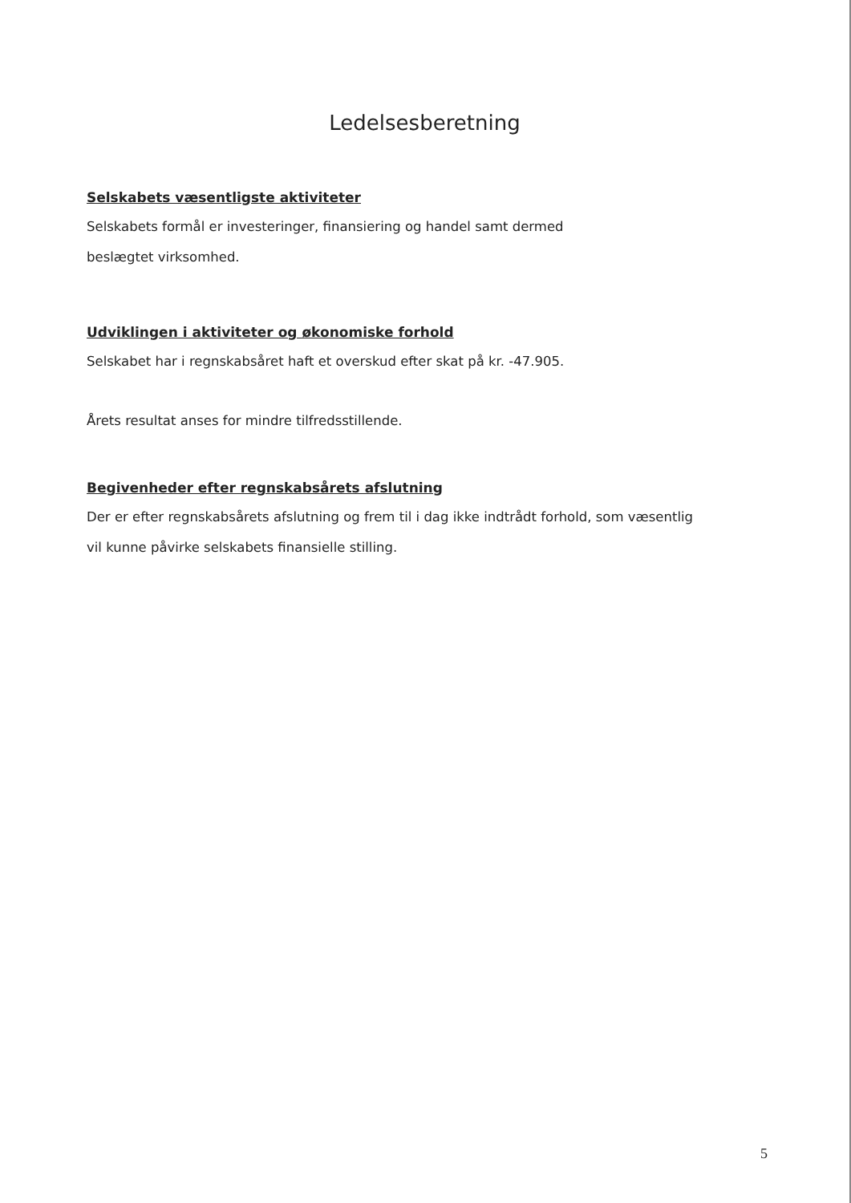Ledelsesberetning
Selskabets væsentligste aktiviteter
Selskabets formål er investeringer, finansiering og handel samt dermed
beslægtet virksomhed.
Udviklingen i aktiviteter og økonomiske forhold
Selskabet har i regnskabsåret haft et overskud efter skat på kr. -47.905.
Årets resultat anses for mindre tilfredsstillende.
Begivenheder efter regnskabsårets afslutning
Der er efter regnskabsårets afslutning og frem til i dag ikke indtrådt forhold, som væsentlig
vil kunne påvirke selskabets finansielle stilling.
5